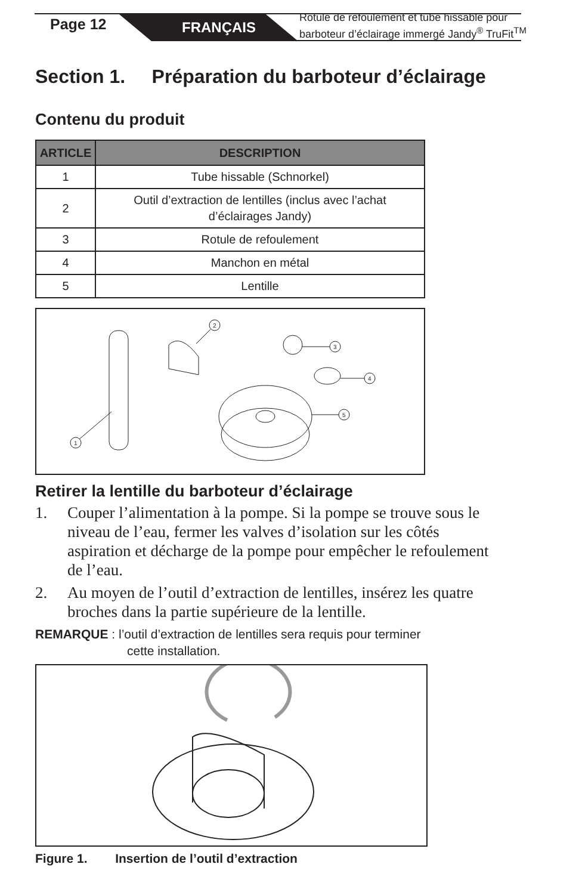Page 12 FRANÇAIS
Rotule de refoulement et tube hissable pour
barboteur d’éclairage immergé Jandy<sup>®</sup> TruFit<sup>TM</sup>
Section 1. Préparation du barboteur d’éclairage
Contenu du produit
| ARTICLE | DESCRIPTION |
| --- | --- |
| 1 | Tube hissable (Schnorkel) |
| 2 | Outil d’extraction de lentilles (inclus avec l’achat d’éclairages Jandy) |
| 3 | Rotule de refoulement |
| 4 | Manchon en métal |
| 5 | Lentille |
1
2
3
4
5
Retirer la lentille du barboteur d’éclairage
1. Couper l’alimentation à la pompe. Si la pompe se trouve sous le niveau de l’eau, fermer les valves d’isolation sur les côtés aspiration et décharge de la pompe pour empêcher le refoulement de l’eau.
2. Au moyen de l’outil d’extraction de lentilles, insérez les quatre broches dans la partie supérieure de la lentille.
REMARQUE : l’outil d’extraction de lentilles sera requis pour terminer
cette installation.
Figure 1. Insertion de l’outil d’extraction